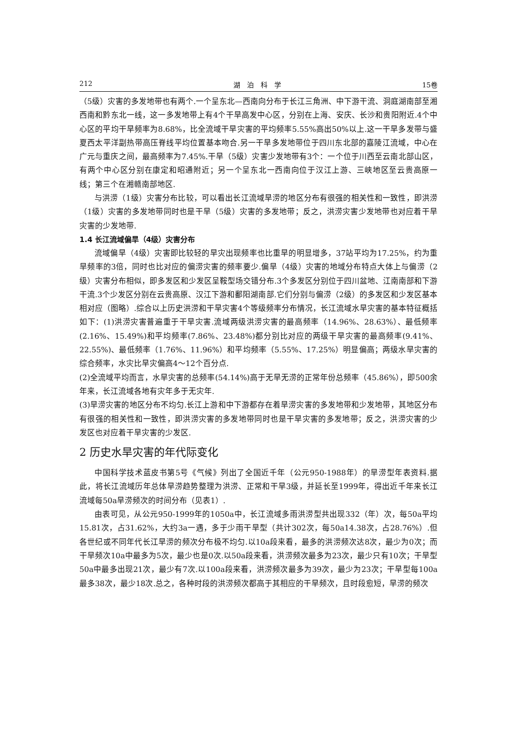212 湖　泊　科　学 15卷
（5级）灾害的多发地带也有两个.一个呈东北—西南向分布于长江三角洲、中下游干流、洞庭湖南部至湘西南和黔东北一线，这一多发地带上有4个干旱高发中心区，分别在上海、安庆、长沙和贵阳附近.4个中心区的平均干旱频率为8.68%，比全流域干旱灾害的平均频率5.55%高出50%以上.这一干旱多发带与盛夏西太平洋副热带高压脊线平均位置基本吻合.另一干旱多发地带位于四川东北部的嘉陵江流域，中心在广元与重庆之间，最高频率为7.45%.干旱（5级）灾害少发地带有3个：一个位于川西至云南北部山区，有两个中心区分别在康定和昭通附近；另一个呈东北一西南向位于汉江上游、三峡地区至云贵高原一线；第三个在湘赣南部地区.
与洪涝（1级）灾害分布比较，可以看出长江流域旱涝的地区分布有很强的相关性和一致性，即洪涝（1级）灾害的多发地带同时也是干旱（5级）灾害的多发地带；反之，洪涝灾害少发地带也对应着干旱灾害的少发地带.
1.4 长江流域偏旱（4级）灾害分布
流域偏旱（4级）灾害即比较轻的旱灾出现频率也比重旱的明显增多，37站平均为17.25%，约为重旱频率的3倍，同时也比对应的偏涝灾害的频率要少.偏旱（4级）灾害的地域分布特点大体上与偏涝（2级）灾害分布相似，即多发区和少发区呈鞍型场交错分布.3个多发区分别位于四川盆地、江南南部和下游干流.3个少发区分别在云贵高原、汉江下游和鄱阳湖南部.它们分别与偏涝（2级）的多发区和少发区基本相对应（图略）.综合以上历史洪涝和干旱灾害4个等级频率分布情况，长江流域水旱灾害的基本特征概括如下：(1)洪涝灾害普遍重于干旱灾害.流域两级洪涝灾害的最高频率（14.96%、28.63%）、最低频率(2.16%、15.49%)和平均频率(7.86%、23.48%)都分别比对应的两级干旱灾害的最高频率(9.41%、22.55%)、最低频率（1.76%、11.96%）和平均频率（5.55%、17.25%）明显偏高；两级水旱灾害的综合频率，水灾比旱灾偏高4～12个百分点.
(2)全流域平均而言，水旱灾害的总频率(54.14%)高于无旱无涝的正常年份总频率（45.86%），即500余年来，长江流域各地有灾年多于无灾年.
(3)旱涝灾害的地区分布不均匀.长江上游和中下游都存在着旱涝灾害的多发地带和少发地带，其地区分布有很强的相关性和一致性，即洪涝灾害的多发地带同时也是干旱灾害的多发地带；反之，洪涝灾害的少发区也对应着干旱灾害的少发区.
2 历史水旱灾害的年代际变化
中国科学技术蓝皮书第5号《气候》列出了全国近千年（公元950-1988年）的旱涝型年表资料.据此，将长江流域历年总体旱涝趋势整理为洪涝、正常和干旱3级，并延长至1999年，得出近千年来长江流域每50a旱涝频次的时间分布（见表1）.
由表可见，从公元950-1999年的1050a中，长江流域多雨洪涝型共出现332（年）次，每50a平均15.81次，占31.62%，大约3a一遇，多于少雨干旱型（共计302次，每50a14.38次，占28.76%）.但各世纪或不同年代长江旱涝的频次分布极不均匀.以10a段来看，最多的洪涝频次达8次，最少为0次；而干旱频次10a中最多为5次，最少也是0次.以50a段来看，洪涝频次最多为23次，最少只有10次；干旱型50a中最多出现21次，最少有7次.以100a段来看，洪涝频次最多为39次，最少为23次；干旱型每100a最多38次，最少18次.总之，各种时段的洪涝频次都高于其相应的干旱频次，且时段愈短，旱涝的频次